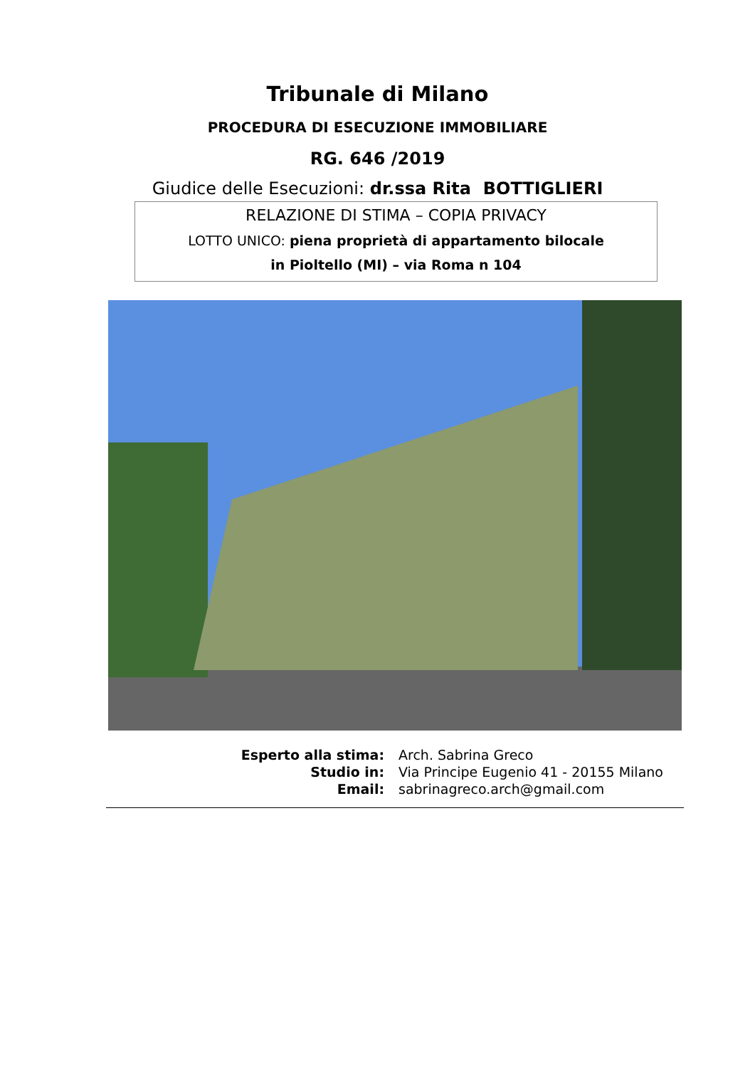Tribunale di Milano
PROCEDURA DI ESECUZIONE IMMOBILIARE
RG. 646 /2019
Giudice delle Esecuzioni: dr.ssa Rita BOTTIGLIERI
RELAZIONE DI STIMA – COPIA PRIVACY
LOTTO UNICO: piena proprietà di appartamento bilocale
in Pioltello (MI) – via Roma n 104
Esperto alla stima:
Arch. Sabrina Greco
Studio in:
Via Principe Eugenio 41 - 20155 Milano
Email:
sabrinagreco.arch@gmail.com